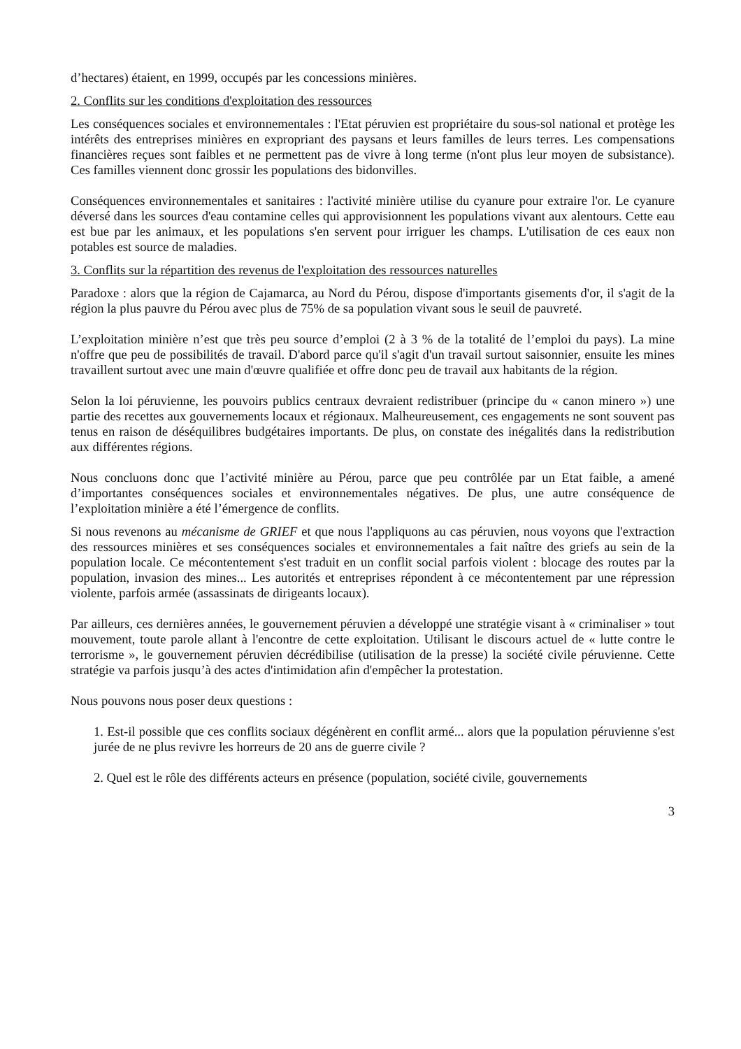d’hectares) étaient, en 1999, occupés par les concessions minières.
2. Conflits sur les conditions d'exploitation des ressources
Les conséquences sociales et environnementales : l'Etat péruvien est propriétaire du sous-sol national et protège les intérêts des entreprises minières en expropriant des paysans et leurs familles de leurs terres. Les compensations financières reçues sont faibles et ne permettent pas de vivre à long terme (n'ont plus leur moyen de subsistance). Ces familles viennent donc grossir les populations des bidonvilles.
Conséquences environnementales et sanitaires : l'activité minière utilise du cyanure pour extraire l'or. Le cyanure déversé dans les sources d'eau contamine celles qui approvisionnent les populations vivant aux alentours. Cette eau est bue par les animaux, et les populations s'en servent pour irriguer les champs. L'utilisation de ces eaux non potables est source de maladies.
3. Conflits sur la répartition des revenus de l'exploitation des ressources naturelles
Paradoxe : alors que la région de Cajamarca, au Nord du Pérou, dispose d'importants gisements d'or, il s'agit de la région la plus pauvre du Pérou avec plus de 75% de sa population vivant sous le seuil de pauvreté.
L’exploitation minière n’est que très peu source d’emploi (2 à 3 % de la totalité de l’emploi du pays). La mine n'offre que peu de possibilités de travail. D'abord parce qu'il s'agit d'un travail surtout saisonnier, ensuite les mines travaillent surtout avec une main d'œuvre qualifiée et offre donc peu de travail aux habitants de la région.
Selon la loi péruvienne, les pouvoirs publics centraux devraient redistribuer (principe du « canon minero ») une partie des recettes aux gouvernements locaux et régionaux. Malheureusement, ces engagements ne sont souvent pas tenus en raison de déséquilibres budgétaires importants. De plus, on constate des inégalités dans la redistribution aux différentes régions.
Nous concluons donc que l’activité minière au Pérou, parce que peu contrôlée par un Etat faible, a amené d’importantes conséquences sociales et environnementales négatives. De plus, une autre conséquence de l’exploitation minière a été l’émergence de conflits.
Si nous revenons au mécanisme de GRIEF et que nous l'appliquons au cas péruvien, nous voyons que l'extraction des ressources minières et ses conséquences sociales et environnementales a fait naître des griefs au sein de la population locale. Ce mécontentement s'est traduit en un conflit social parfois violent : blocage des routes par la population, invasion des mines... Les autorités et entreprises répondent à ce mécontentement par une répression violente, parfois armée (assassinats de dirigeants locaux).
Par ailleurs, ces dernières années, le gouvernement péruvien a développé une stratégie visant à « criminaliser » tout mouvement, toute parole allant à l'encontre de cette exploitation. Utilisant le discours actuel de « lutte contre le terrorisme », le gouvernement péruvien décrédibilise (utilisation de la presse) la société civile péruvienne. Cette stratégie va parfois jusqu’à des actes d'intimidation afin d'empêcher la protestation.
Nous pouvons nous poser deux questions :
1. Est-il possible que ces conflits sociaux dégénèrent en conflit armé... alors que la population péruvienne s'est jurée de ne plus revivre les horreurs de 20 ans de guerre civile ?
2. Quel est le rôle des différents acteurs en présence (population, société civile, gouvernements
3